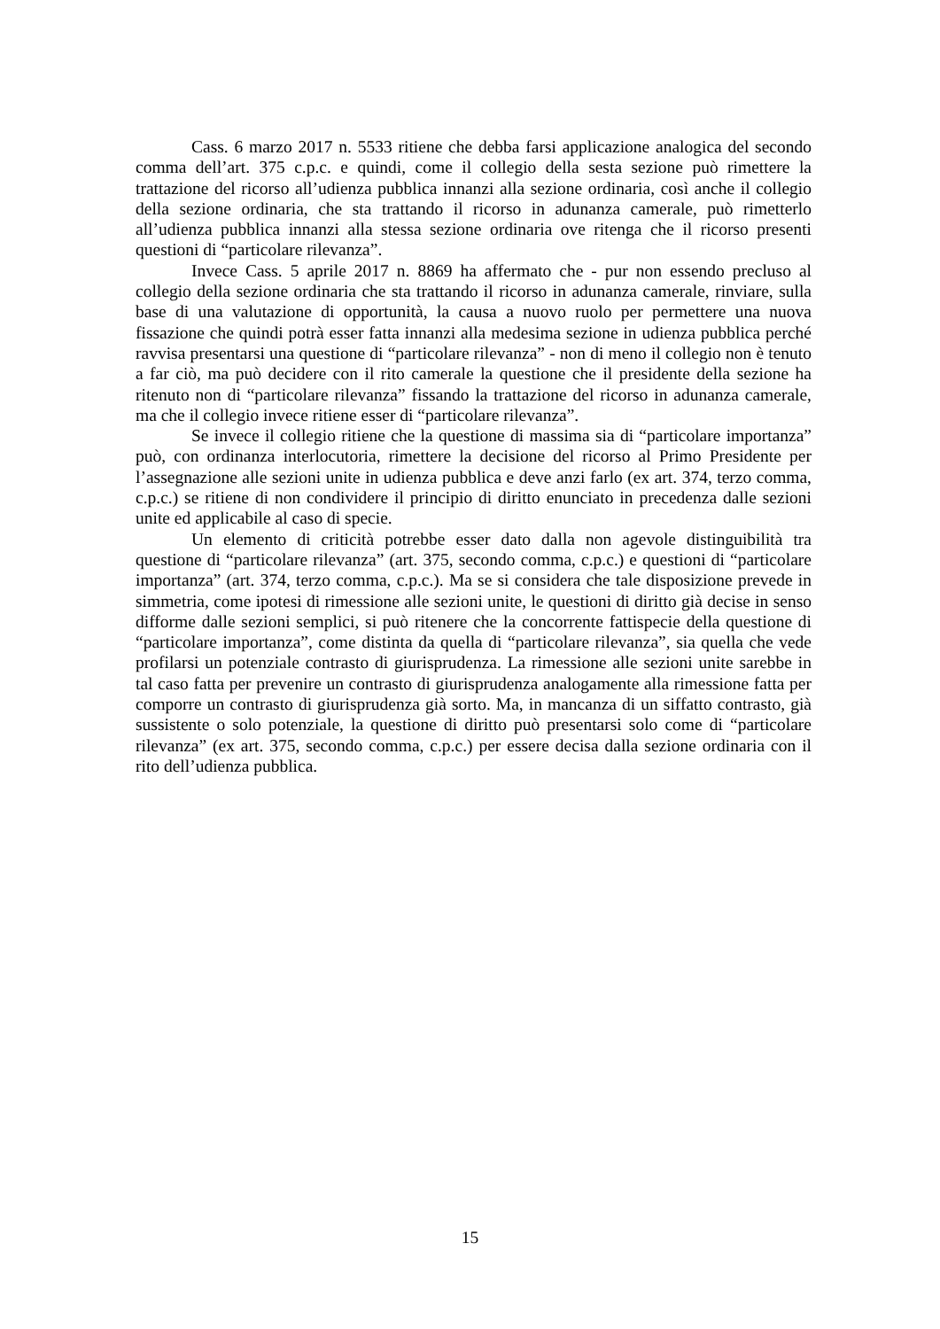Cass. 6 marzo 2017 n. 5533 ritiene che debba farsi applicazione analogica del secondo comma dell’art. 375 c.p.c. e quindi, come il collegio della sesta sezione può rimettere la trattazione del ricorso all’udienza pubblica innanzi alla sezione ordinaria, così anche il collegio della sezione ordinaria, che sta trattando il ricorso in adunanza camerale, può rimetterlo all’udienza pubblica innanzi alla stessa sezione ordinaria ove ritenga che il ricorso presenti questioni di “particolare rilevanza”.
Invece Cass. 5 aprile 2017 n. 8869 ha affermato che - pur non essendo precluso al collegio della sezione ordinaria che sta trattando il ricorso in adunanza camerale, rinviare, sulla base di una valutazione di opportunità, la causa a nuovo ruolo per permettere una nuova fissazione che quindi potrà esser fatta innanzi alla medesima sezione in udienza pubblica perché ravvisa presentarsi una questione di “particolare rilevanza” - non di meno il collegio non è tenuto a far ciò, ma può decidere con il rito camerale la questione che il presidente della sezione ha ritenuto non di “particolare rilevanza” fissando la trattazione del ricorso in adunanza camerale, ma che il collegio invece ritiene esser di “particolare rilevanza”.
Se invece il collegio ritiene che la questione di massima sia di “particolare importanza” può, con ordinanza interlocutoria, rimettere la decisione del ricorso al Primo Presidente per l’assegnazione alle sezioni unite in udienza pubblica e deve anzi farlo (ex art. 374, terzo comma, c.p.c.) se ritiene di non condividere il principio di diritto enunciato in precedenza dalle sezioni unite ed applicabile al caso di specie.
Un elemento di criticità potrebbe esser dato dalla non agevole distinguibilità tra questione di “particolare rilevanza” (art. 375, secondo comma, c.p.c.) e questioni di “particolare importanza” (art. 374, terzo comma, c.p.c.). Ma se si considera che tale disposizione prevede in simmetria, come ipotesi di rimessione alle sezioni unite, le questioni di diritto già decise in senso difforme dalle sezioni semplici, si può ritenere che la concorrente fattispecie della questione di “particolare importanza”, come distinta da quella di “particolare rilevanza”, sia quella che vede profilarsi un potenziale contrasto di giurisprudenza. La rimessione alle sezioni unite sarebbe in tal caso fatta per prevenire un contrasto di giurisprudenza analogamente alla rimessione fatta per comporre un contrasto di giurisprudenza già sorto. Ma, in mancanza di un siffatto contrasto, già sussistente o solo potenziale, la questione di diritto può presentarsi solo come di “particolare rilevanza” (ex art. 375, secondo comma, c.p.c.) per essere decisa dalla sezione ordinaria con il rito dell’udienza pubblica.
15